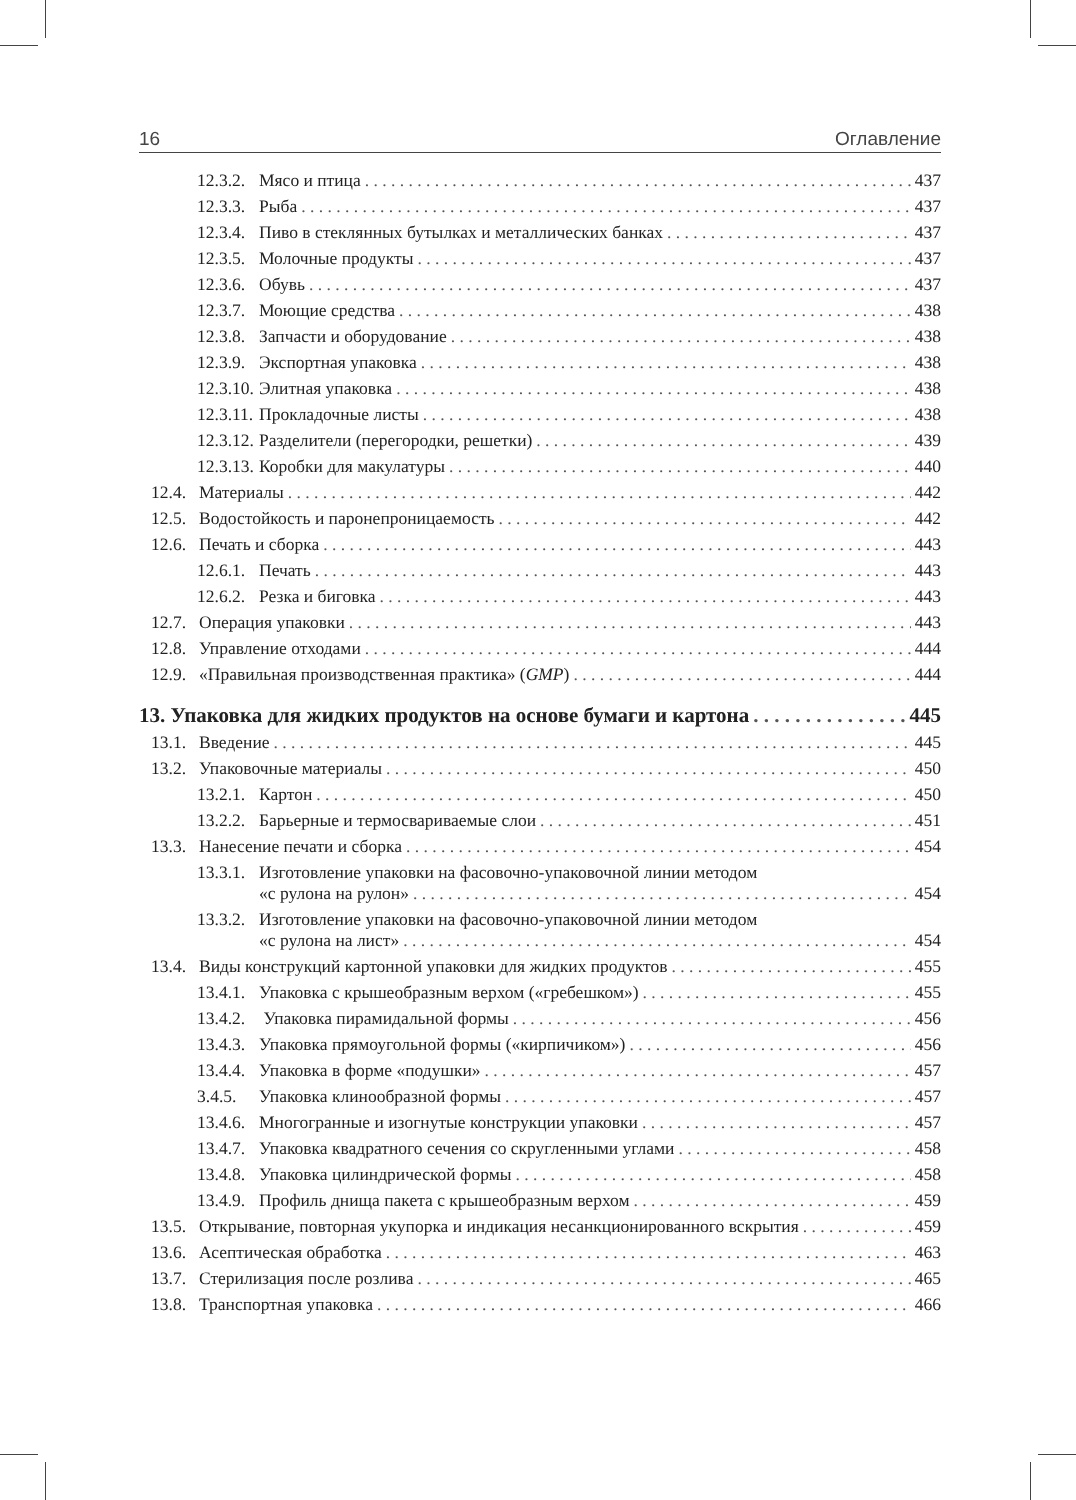16 Оглавление
12.3.2. Мясо и птица 437
12.3.3. Рыба 437
12.3.4. Пиво в стеклянных бутылках и металлических банках 437
12.3.5. Молочные продукты 437
12.3.6. Обувь 437
12.3.7. Моющие средства 438
12.3.8. Запчасти и оборудование 438
12.3.9. Экспортная упаковка 438
12.3.10. Элитная упаковка 438
12.3.11. Прокладочные листы 438
12.3.12. Разделители (перегородки, решетки) 439
12.3.13. Коробки для макулатуры 440
12.4. Материалы 442
12.5. Водостойкость и паронепроницаемость 442
12.6. Печать и сборка 443
12.6.1. Печать 443
12.6.2. Резка и биговка 443
12.7. Операция упаковки 443
12.8. Управление отходами 444
12.9. «Правильная производственная практика» (GMP) 444
13. Упаковка для жидких продуктов на основе бумаги и картона 445
13.1. Введение 445
13.2. Упаковочные материалы 450
13.2.1. Картон 450
13.2.2. Барьерные и термосвариваемые слои 451
13.3. Нанесение печати и сборка 454
13.3.1. Изготовление упаковки на фасовочно-упаковочной линии методом
«с рулона на рулон» 454
13.3.2. Изготовление упаковки на фасовочно-упаковочной линии методом
«с рулона на лист» 454
13.4. Виды конструкций картонной упаковки для жидких продуктов 455
13.4.1. Упаковка с крышеобразным верхом («гребешком») 455
13.4.2. Упаковка пирамидальной формы 456
13.4.3. Упаковка прямоугольной формы («кирпичиком») 456
13.4.4. Упаковка в форме «подушки» 457
3.4.5. Упаковка клинообразной формы 457
13.4.6. Многогранные и изогнутые конструкции упаковки 457
13.4.7. Упаковка квадратного сечения со скругленными углами 458
13.4.8. Упаковка цилиндрической формы 458
13.4.9. Профиль днища пакета с крышеобразным верхом 459
13.5. Открывание, повторная укупорка и индикация несанкционированного вскрытия 459
13.6. Асептическая обработка 463
13.7. Стерилизация после розлива 465
13.8. Транспортная упаковка 466